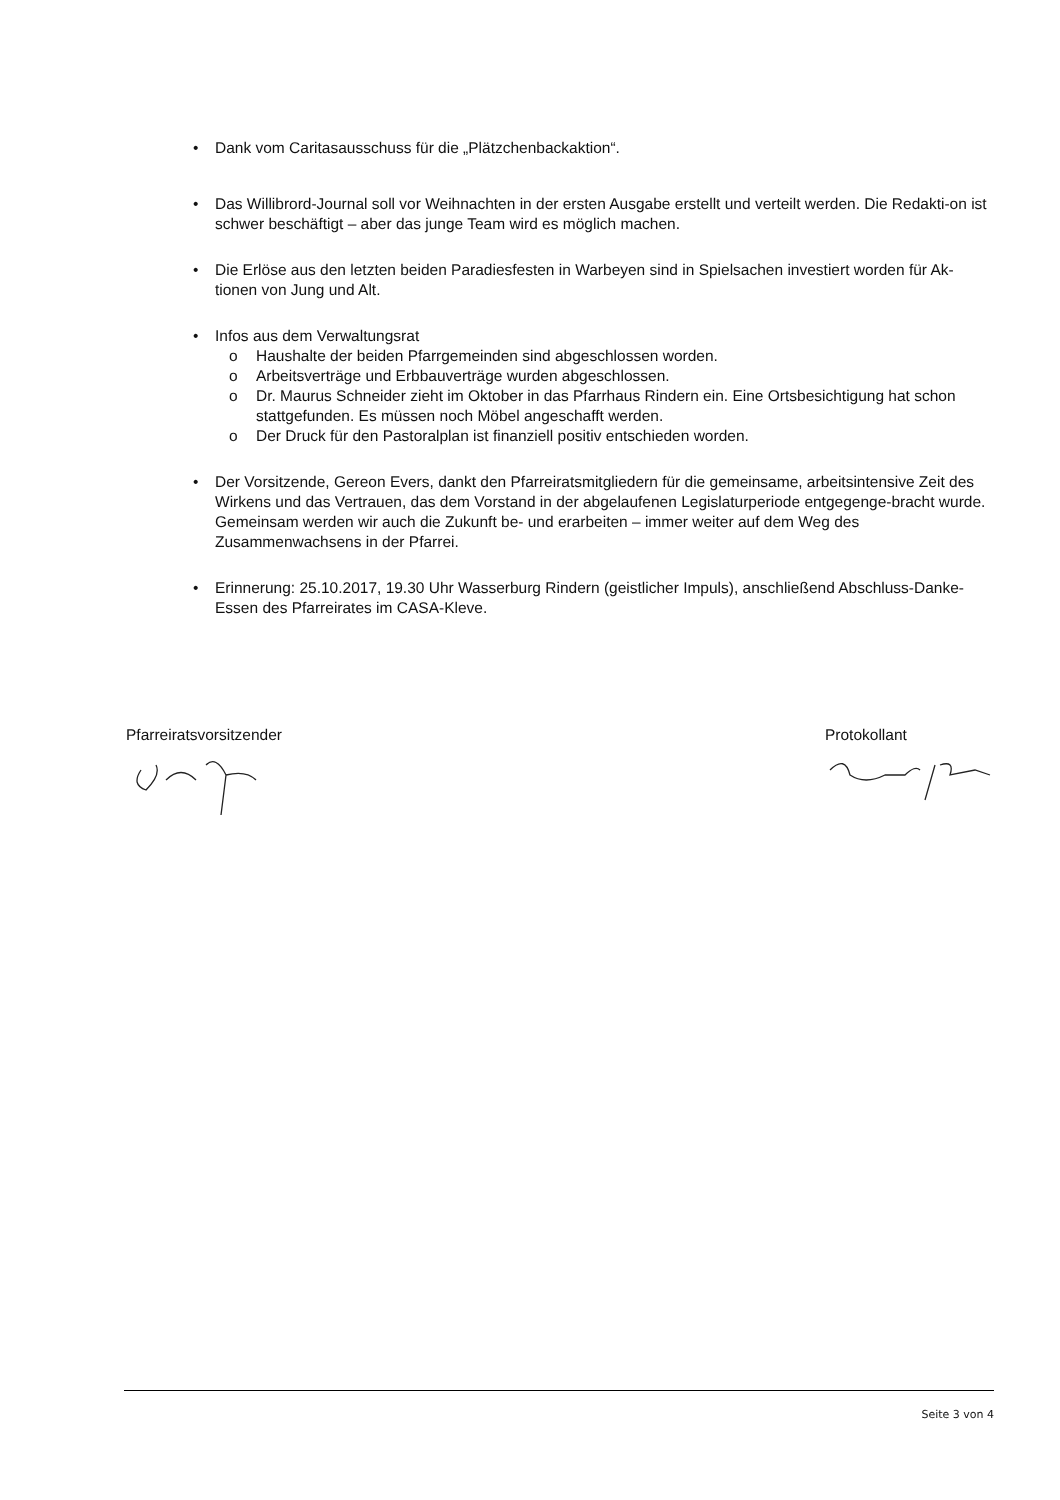• Dank vom Caritasausschuss für die „Plätzchenbackaktion“.
• Das Willibrord-Journal soll vor Weihnachten in der ersten Ausgabe erstellt und verteilt werden. Die Redakti-on ist schwer beschäftigt – aber das junge Team wird es möglich machen.
• Die Erlöse aus den letzten beiden Paradiesfesten in Warbeyen sind in Spielsachen investiert worden für Ak-tionen von Jung und Alt.
• Infos aus dem Verwaltungsrat
o Haushalte der beiden Pfarrgemeinden sind abgeschlossen worden.
o Arbeitsverträge und Erbbauverträge wurden abgeschlossen.
o Dr. Maurus Schneider zieht im Oktober in das Pfarrhaus Rindern ein. Eine Ortsbesichtigung hat schon stattgefunden. Es müssen noch Möbel angeschafft werden.
o Der Druck für den Pastoralplan ist finanziell positiv entschieden worden.
• Der Vorsitzende, Gereon Evers, dankt den Pfarreiratsmitgliedern für die gemeinsame, arbeitsintensive Zeit des Wirkens und das Vertrauen, das dem Vorstand in der abgelaufenen Legislaturperiode entgegenge-bracht wurde. Gemeinsam werden wir auch die Zukunft be- und erarbeiten – immer weiter auf dem Weg des Zusammenwachsens in der Pfarrei.
• Erinnerung: 25.10.2017, 19.30 Uhr Wasserburg Rindern (geistlicher Impuls), anschließend Abschluss-Danke-Essen des Pfarreirates im CASA-Kleve.
Pfarreiratsvorsitzender Protokollant
Seite 3 von 4